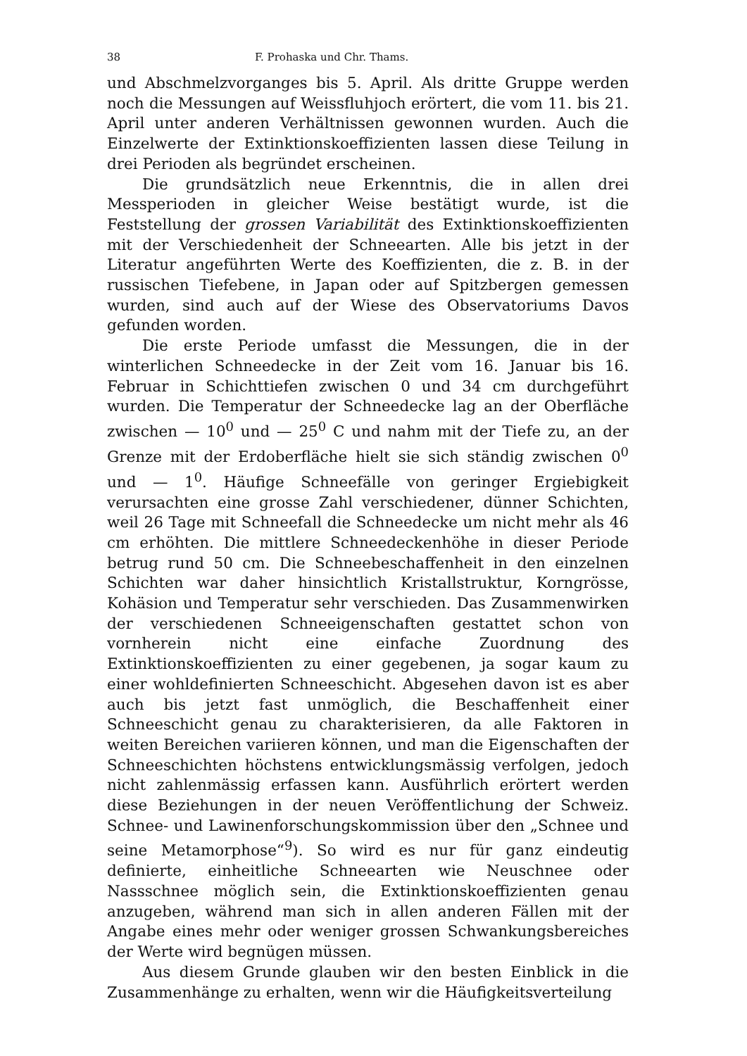38 F. Prohaska und Chr. Thams.
und Abschmelzvorganges bis 5. April. Als dritte Gruppe werden noch die Messungen auf Weissfluhjoch erörtert, die vom 11. bis 21. April unter anderen Verhältnissen gewonnen wurden. Auch die Einzelwerte der Extinktionskoeffizienten lassen diese Teilung in drei Perioden als begründet erscheinen.
Die grundsätzlich neue Erkenntnis, die in allen drei Messperioden in gleicher Weise bestätigt wurde, ist die Feststellung der grossen Variabilität des Extinktionskoeffizienten mit der Verschiedenheit der Schneearten. Alle bis jetzt in der Literatur angeführten Werte des Koeffizienten, die z. B. in der russischen Tiefebene, in Japan oder auf Spitzbergen gemessen wurden, sind auch auf der Wiese des Observatoriums Davos gefunden worden.
Die erste Periode umfasst die Messungen, die in der winterlichen Schneedecke in der Zeit vom 16. Januar bis 16. Februar in Schichttiefen zwischen 0 und 34 cm durchgeführt wurden. Die Temperatur der Schneedecke lag an der Oberfläche zwischen — 10<sup>0</sup> und — 25<sup>0</sup> C und nahm mit der Tiefe zu, an der Grenze mit der Erdoberfläche hielt sie sich ständig zwischen 0<sup>0</sup> und — 1<sup>0</sup>. Häufige Schneefälle von geringer Ergiebigkeit verursachten eine grosse Zahl verschiedener, dünner Schichten, weil 26 Tage mit Schneefall die Schneedecke um nicht mehr als 46 cm erhöhten. Die mittlere Schneedeckenhöhe in dieser Periode betrug rund 50 cm. Die Schneebeschaffenheit in den einzelnen Schichten war daher hinsichtlich Kristallstruktur, Korngrösse, Kohäsion und Temperatur sehr verschieden. Das Zusammenwirken der verschiedenen Schneeigenschaften gestattet schon von vornherein nicht eine einfache Zuordnung des Extinktionskoeffizienten zu einer gegebenen, ja sogar kaum zu einer wohldefinierten Schneeschicht. Abgesehen davon ist es aber auch bis jetzt fast unmöglich, die Beschaffenheit einer Schneeschicht genau zu charakterisieren, da alle Faktoren in weiten Bereichen variieren können, und man die Eigenschaften der Schneeschichten höchstens entwicklungsmässig verfolgen, jedoch nicht zahlenmässig erfassen kann. Ausführlich erörtert werden diese Beziehungen in der neuen Veröffentlichung der Schweiz. Schnee- und Lawinenforschungskommission über den „Schnee und seine Metamorphose“<sup>9</sup>). So wird es nur für ganz eindeutig definierte, einheitliche Schneearten wie Neuschnee oder Nassschnee möglich sein, die Extinktionskoeffizienten genau anzugeben, während man sich in allen anderen Fällen mit der Angabe eines mehr oder weniger grossen Schwankungsbereiches der Werte wird begnügen müssen.
Aus diesem Grunde glauben wir den besten Einblick in die Zusammenhänge zu erhalten, wenn wir die Häufigkeitsverteilung